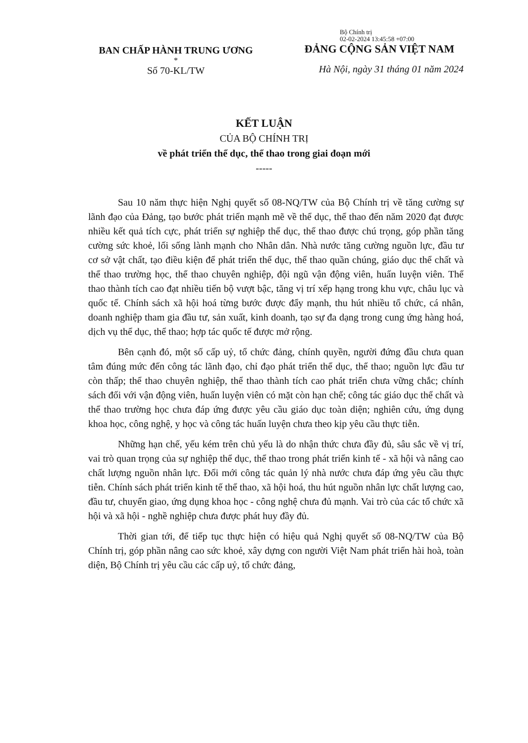BAN CHẤP HÀNH TRUNG ƯƠNG
*
Số 70-KL/TW
Bộ Chính trị
02-02-2024 13:45:58 +07:00
ĐẢNG CỘNG SẢN VIỆT NAM
Hà Nội, ngày 31 tháng 01 năm 2024
KẾT LUẬN
CỦA BỘ CHÍNH TRỊ
về phát triển thể dục, thể thao trong giai đoạn mới
-----
Sau 10 năm thực hiện Nghị quyết số 08-NQ/TW của Bộ Chính trị về tăng cường sự lãnh đạo của Đảng, tạo bước phát triển mạnh mẽ về thể dục, thể thao đến năm 2020 đạt được nhiều kết quả tích cực, phát triển sự nghiệp thể dục, thể thao được chú trọng, góp phần tăng cường sức khoẻ, lối sống lành mạnh cho Nhân dân. Nhà nước tăng cường nguồn lực, đầu tư cơ sở vật chất, tạo điều kiện để phát triển thể dục, thể thao quần chúng, giáo dục thể chất và thể thao trường học, thể thao chuyên nghiệp, đội ngũ vận động viên, huấn luyện viên. Thể thao thành tích cao đạt nhiều tiến bộ vượt bậc, tăng vị trí xếp hạng trong khu vực, châu lục và quốc tế. Chính sách xã hội hoá từng bước được đẩy mạnh, thu hút nhiều tổ chức, cá nhân, doanh nghiệp tham gia đầu tư, sản xuất, kinh doanh, tạo sự đa dạng trong cung ứng hàng hoá, dịch vụ thể dục, thể thao; hợp tác quốc tế được mở rộng.
Bên cạnh đó, một số cấp uỷ, tổ chức đảng, chính quyền, người đứng đầu chưa quan tâm đúng mức đến công tác lãnh đạo, chỉ đạo phát triển thể dục, thể thao; nguồn lực đầu tư còn thấp; thể thao chuyên nghiệp, thể thao thành tích cao phát triển chưa vững chắc; chính sách đối với vận động viên, huấn luyện viên có mặt còn hạn chế; công tác giáo dục thể chất và thể thao trường học chưa đáp ứng được yêu cầu giáo dục toàn diện; nghiên cứu, ứng dụng khoa học, công nghệ, y học và công tác huấn luyện chưa theo kịp yêu cầu thực tiễn.
Những hạn chế, yếu kém trên chủ yếu là do nhận thức chưa đầy đủ, sâu sắc về vị trí, vai trò quan trọng của sự nghiệp thể dục, thể thao trong phát triển kinh tế - xã hội và nâng cao chất lượng nguồn nhân lực. Đổi mới công tác quản lý nhà nước chưa đáp ứng yêu cầu thực tiễn. Chính sách phát triển kinh tế thể thao, xã hội hoá, thu hút nguồn nhân lực chất lượng cao, đầu tư, chuyển giao, ứng dụng khoa học - công nghệ chưa đủ mạnh. Vai trò của các tổ chức xã hội và xã hội - nghề nghiệp chưa được phát huy đầy đủ.
Thời gian tới, để tiếp tục thực hiện có hiệu quả Nghị quyết số 08-NQ/TW của Bộ Chính trị, góp phần nâng cao sức khoẻ, xây dựng con người Việt Nam phát triển hài hoà, toàn diện, Bộ Chính trị yêu cầu các cấp uỷ, tổ chức đảng,